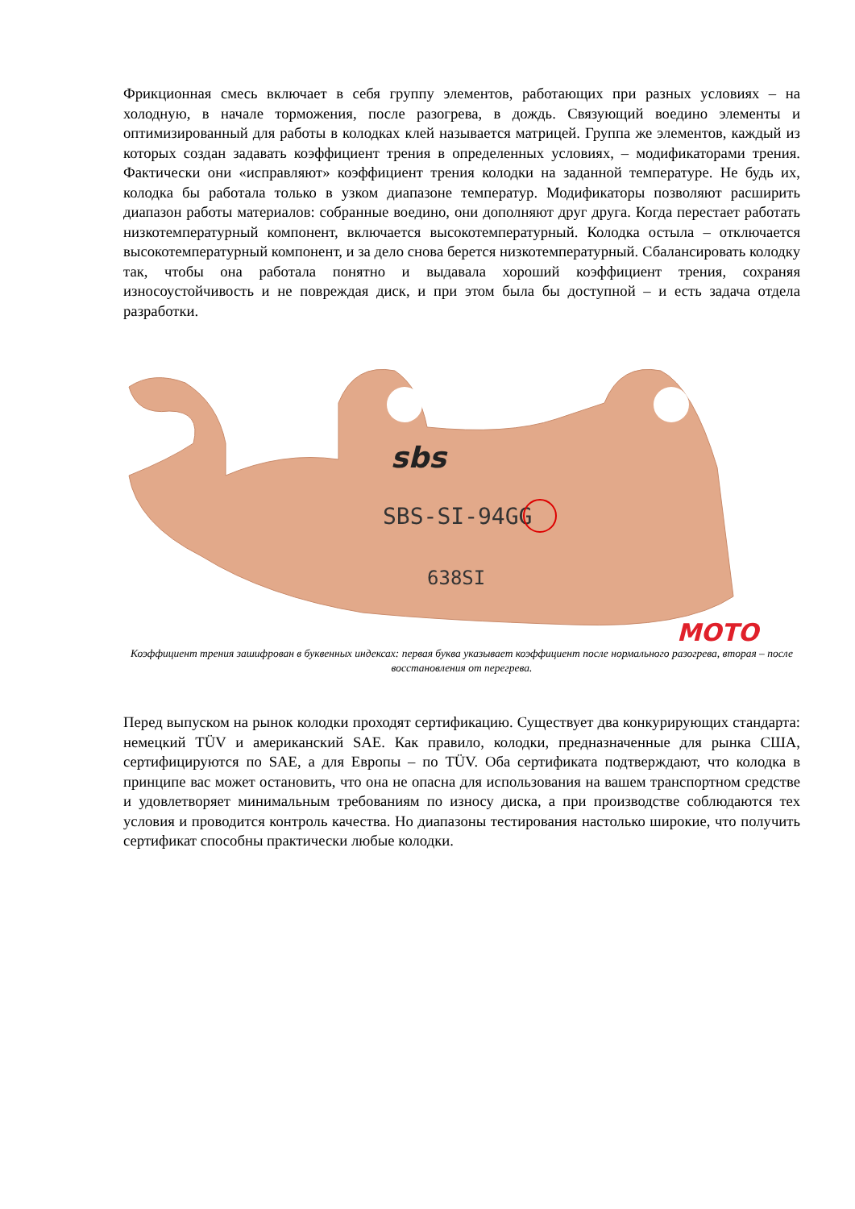Фрикционная смесь включает в себя группу элементов, работающих при разных условиях – на холодную, в начале торможения, после разогрева, в дождь. Связующий воедино элементы и оптимизированный для работы в колодках клей называется матрицей. Группа же элементов, каждый из которых создан задавать коэффициент трения в определенных условиях, – модификаторами трения. Фактически они «исправляют» коэффициент трения колодки на заданной температуре. Не будь их, колодка бы работала только в узком диапазоне температур. Модификаторы позволяют расширить диапазон работы материалов: собранные воедино, они дополняют друг друга. Когда перестает работать низкотемпературный компонент, включается высокотемпературный. Колодка остыла – отключается высокотемпературный компонент, и за дело снова берется низкотемпературный. Сбалансировать колодку так, чтобы она работала понятно и выдавала хороший коэффициент трения, сохраняя износоустойчивость и не повреждая диск, и при этом была бы доступной – и есть задача отдела разработки.
sbs
SBS-SI-94GG
638SI
MOTO
Коэффициент трения зашифрован в буквенных индексах: первая буква указывает коэффициент после нормального разогрева, вторая – после восстановления от перегрева.
Перед выпуском на рынок колодки проходят сертификацию. Существует два конкурирующих стандарта: немецкий TÜV и американский SAE. Как правило, колодки, предназначенные для рынка США, сертифицируются по SAE, а для Европы – по TÜV. Оба сертификата подтверждают, что колодка в принципе вас может остановить, что она не опасна для использования на вашем транспортном средстве и удовлетворяет минимальным требованиям по износу диска, а при производстве соблюдаются тех условия и проводится контроль качества. Но диапазоны тестирования настолько широкие, что получить сертификат способны практически любые колодки.